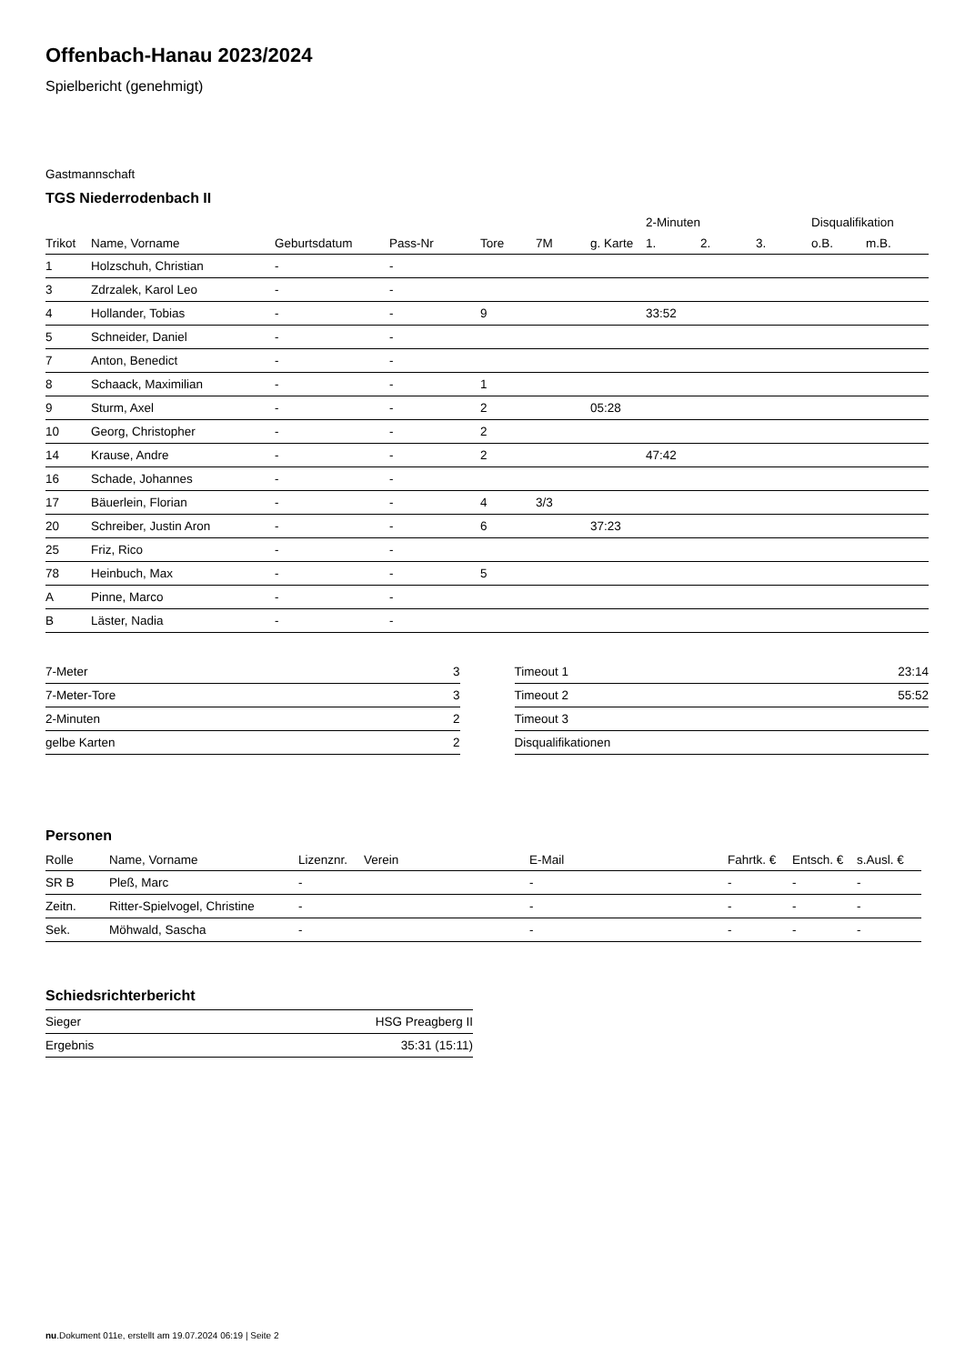Offenbach-Hanau 2023/2024
Spielbericht (genehmigt)
Gastmannschaft
TGS Niederrodenbach II
| | | | | | | | 2-Minuten | | | Disqualifikation | |
| --- | --- | --- | --- | --- | --- | --- | --- | --- | --- | --- | --- |
| Trikot | Name, Vorname | Geburtsdatum | Pass-Nr | Tore | 7M | g. Karte | 1. | 2. | 3. | o.B. | m.B. |
| 1 | Holzschuh, Christian | - | - | | | | | | | | |
| 3 | Zdrzalek, Karol Leo | - | - | | | | | | | | |
| 4 | Hollander, Tobias | - | - | 9 | | | 33:52 | | | | |
| 5 | Schneider, Daniel | - | - | | | | | | | | |
| 7 | Anton, Benedict | - | - | | | | | | | | |
| 8 | Schaack, Maximilian | - | - | 1 | | | | | | | |
| 9 | Sturm, Axel | - | - | 2 | | 05:28 | | | | | |
| 10 | Georg, Christopher | - | - | 2 | | | | | | | |
| 14 | Krause, Andre | - | - | 2 | | | 47:42 | | | | |
| 16 | Schade, Johannes | - | - | | | | | | | | |
| 17 | Bäuerlein, Florian | - | - | 4 | 3/3 | | | | | | |
| 20 | Schreiber, Justin Aron | - | - | 6 | | 37:23 | | | | | |
| 25 | Friz, Rico | - | - | | | | | | | | |
| 78 | Heinbuch, Max | - | - | 5 | | | | | | | |
| A | Pinne, Marco | - | - | | | | | | | | |
| B | Läster, Nadia | - | - | | | | | | | | |
| 7-Meter | 3 |
| 7-Meter-Tore | 3 |
| 2-Minuten | 2 |
| gelbe Karten | 2 |
| Timeout 1 | 23:14 |
| Timeout 2 | 55:52 |
| Timeout 3 | |
| Disqualifikationen | |
Personen
| Rolle | Name, Vorname | Lizenznr. | Verein | E-Mail | Fahrtk. € | Entsch. € | s.Ausl. € |
| --- | --- | --- | --- | --- | --- | --- | --- |
| SR B | Pleß, Marc | - | | - | - | - | - |
| Zeitn. | Ritter-Spielvogel, Christine | - | | - | - | - | - |
| Sek. | Möhwald, Sascha | - | | - | - | - | - |
Schiedsrichterbericht
| Sieger | HSG Preagberg II |
| Ergebnis | 35:31 (15:11) |
nu.Dokument 011e, erstellt am 19.07.2024 06:19 | Seite 2